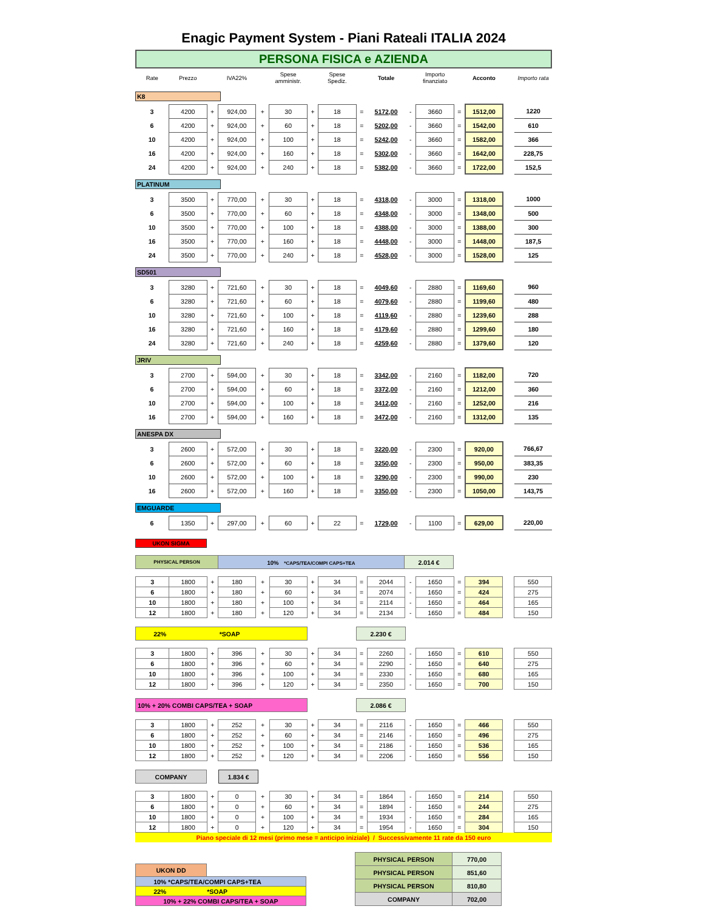Enagic Payment System - Piani Rateali ITALIA 2024
PERSONA FISICA e AZIENDA
| Rate | Prezzo | | IVA22% | | Spese amministr. | | Spese Spediz. | | Totale | | Importo finanziato | | Acconto | | Importo rata |
| --- | --- | --- | --- | --- | --- | --- | --- | --- | --- | --- | --- | --- | --- | --- | --- |
K8
| 3 | 4200 | + | 924,00 | + | 30 | + | 18 | = | 5172,00 | - | 3660 | = | 1512,00 | | 1220 |
| 6 | 4200 | + | 924,00 | + | 60 | + | 18 | = | 5202,00 | - | 3660 | = | 1542,00 | | 610 |
| 10 | 4200 | + | 924,00 | + | 100 | + | 18 | = | 5242,00 | - | 3660 | = | 1582,00 | | 366 |
| 16 | 4200 | + | 924,00 | + | 160 | + | 18 | = | 5302,00 | - | 3660 | = | 1642,00 | | 228,75 |
| 24 | 4200 | + | 924,00 | + | 240 | + | 18 | = | 5382,00 | - | 3660 | = | 1722,00 | | 152,5 |
PLATINUM
| 3 | 3500 | + | 770,00 | + | 30 | + | 18 | = | 4318,00 | - | 3000 | = | 1318,00 | | 1000 |
| 6 | 3500 | + | 770,00 | + | 60 | + | 18 | = | 4348,00 | - | 3000 | = | 1348,00 | | 500 |
| 10 | 3500 | + | 770,00 | + | 100 | + | 18 | = | 4388,00 | - | 3000 | = | 1388,00 | | 300 |
| 16 | 3500 | + | 770,00 | + | 160 | + | 18 | = | 4448,00 | - | 3000 | = | 1448,00 | | 187,5 |
| 24 | 3500 | + | 770,00 | + | 240 | + | 18 | = | 4528,00 | - | 3000 | = | 1528,00 | | 125 |
SD501
| 3 | 3280 | + | 721,60 | + | 30 | + | 18 | = | 4049,60 | - | 2880 | = | 1169,60 | | 960 |
| 6 | 3280 | + | 721,60 | + | 60 | + | 18 | = | 4079,60 | - | 2880 | = | 1199,60 | | 480 |
| 10 | 3280 | + | 721,60 | + | 100 | + | 18 | = | 4119,60 | - | 2880 | = | 1239,60 | | 288 |
| 16 | 3280 | + | 721,60 | + | 160 | + | 18 | = | 4179,60 | - | 2880 | = | 1299,60 | | 180 |
| 24 | 3280 | + | 721,60 | + | 240 | + | 18 | = | 4259,60 | - | 2880 | = | 1379,60 | | 120 |
JRIV
| 3 | 2700 | + | 594,00 | + | 30 | + | 18 | = | 3342,00 | - | 2160 | = | 1182,00 | | 720 |
| 6 | 2700 | + | 594,00 | + | 60 | + | 18 | = | 3372,00 | - | 2160 | = | 1212,00 | | 360 |
| 10 | 2700 | + | 594,00 | + | 100 | + | 18 | = | 3412,00 | - | 2160 | = | 1252,00 | | 216 |
| 16 | 2700 | + | 594,00 | + | 160 | + | 18 | = | 3472,00 | - | 2160 | = | 1312,00 | | 135 |
ANESPA DX
| 3 | 2600 | + | 572,00 | + | 30 | + | 18 | = | 3220,00 | - | 2300 | = | 920,00 | | 766,67 |
| 6 | 2600 | + | 572,00 | + | 60 | + | 18 | = | 3250,00 | - | 2300 | = | 950,00 | | 383,35 |
| 10 | 2600 | + | 572,00 | + | 100 | + | 18 | = | 3290,00 | - | 2300 | = | 990,00 | | 230 |
| 16 | 2600 | + | 572,00 | + | 160 | + | 18 | = | 3350,00 | - | 2300 | = | 1050,00 | | 143,75 |
EMGUARDE
| 6 | 1350 | + | 297,00 | + | 60 | + | 22 | = | 1729,00 | - | 1100 | = | 629,00 | | 220,00 |
UKON SIGMA
| PHYSICAL PERSON | 10% *CAPS/TEA/COMPI CAPS+TEA | 2.014 € | |
| 3 | 1800 | + | 180 | + | 30 | + | 34 | = | 2044 | - | 1650 | = | 394 | | 550 |
| 6 | 1800 | + | 180 | + | 60 | + | 34 | = | 2074 | - | 1650 | = | 424 | | 275 |
| 10 | 1800 | + | 180 | + | 100 | + | 34 | = | 2114 | - | 1650 | = | 464 | | 165 |
| 12 | 1800 | + | 180 | + | 120 | + | 34 | = | 2134 | - | 1650 | = | 484 | | 150 |
| 22% *SOAP | | 2.230 € | |
| 3 | 1800 | + | 396 | + | 30 | + | 34 | = | 2260 | - | 1650 | = | 610 | | 550 |
| 6 | 1800 | + | 396 | + | 60 | + | 34 | = | 2290 | - | 1650 | = | 640 | | 275 |
| 10 | 1800 | + | 396 | + | 100 | + | 34 | = | 2330 | - | 1650 | = | 680 | | 165 |
| 12 | 1800 | + | 396 | + | 120 | + | 34 | = | 2350 | - | 1650 | = | 700 | | 150 |
| 10% + 20% COMBI CAPS/TEA + SOAP | | 2.086 € | |
| 3 | 1800 | + | 252 | + | 30 | + | 34 | = | 2116 | - | 1650 | = | 466 | | 550 |
| 6 | 1800 | + | 252 | + | 60 | + | 34 | = | 2146 | - | 1650 | = | 496 | | 275 |
| 10 | 1800 | + | 252 | + | 100 | + | 34 | = | 2186 | - | 1650 | = | 536 | | 165 |
| 12 | 1800 | + | 252 | + | 120 | + | 34 | = | 2206 | - | 1650 | = | 556 | | 150 |
| COMPANY | | 1.834 € | |
| 3 | 1800 | + | 0 | + | 30 | + | 34 | = | 1864 | - | 1650 | = | 214 | | 550 |
| 6 | 1800 | + | 0 | + | 60 | + | 34 | = | 1894 | - | 1650 | = | 244 | | 275 |
| 10 | 1800 | + | 0 | + | 100 | + | 34 | = | 1934 | - | 1650 | = | 284 | | 165 |
| 12 | 1800 | + | 0 | + | 120 | + | 34 | = | 1954 | - | 1650 | = | 304 | | 150 |
Piano speciale di 12 mesi (primo mese = anticipo iniziale) / Successivamente 11 rate da 150 euro
| UKON DD | |
| 10% *CAPS/TEA/COMPI CAPS+TEA | |
| 22% *SOAP | |
| 10% + 22% COMBI CAPS/TEA + SOAP | |
| PHYSICAL PERSON | 770,00 |
| PHYSICAL PERSON | 851,60 |
| PHYSICAL PERSON | 810,80 |
| COMPANY | 702,00 |